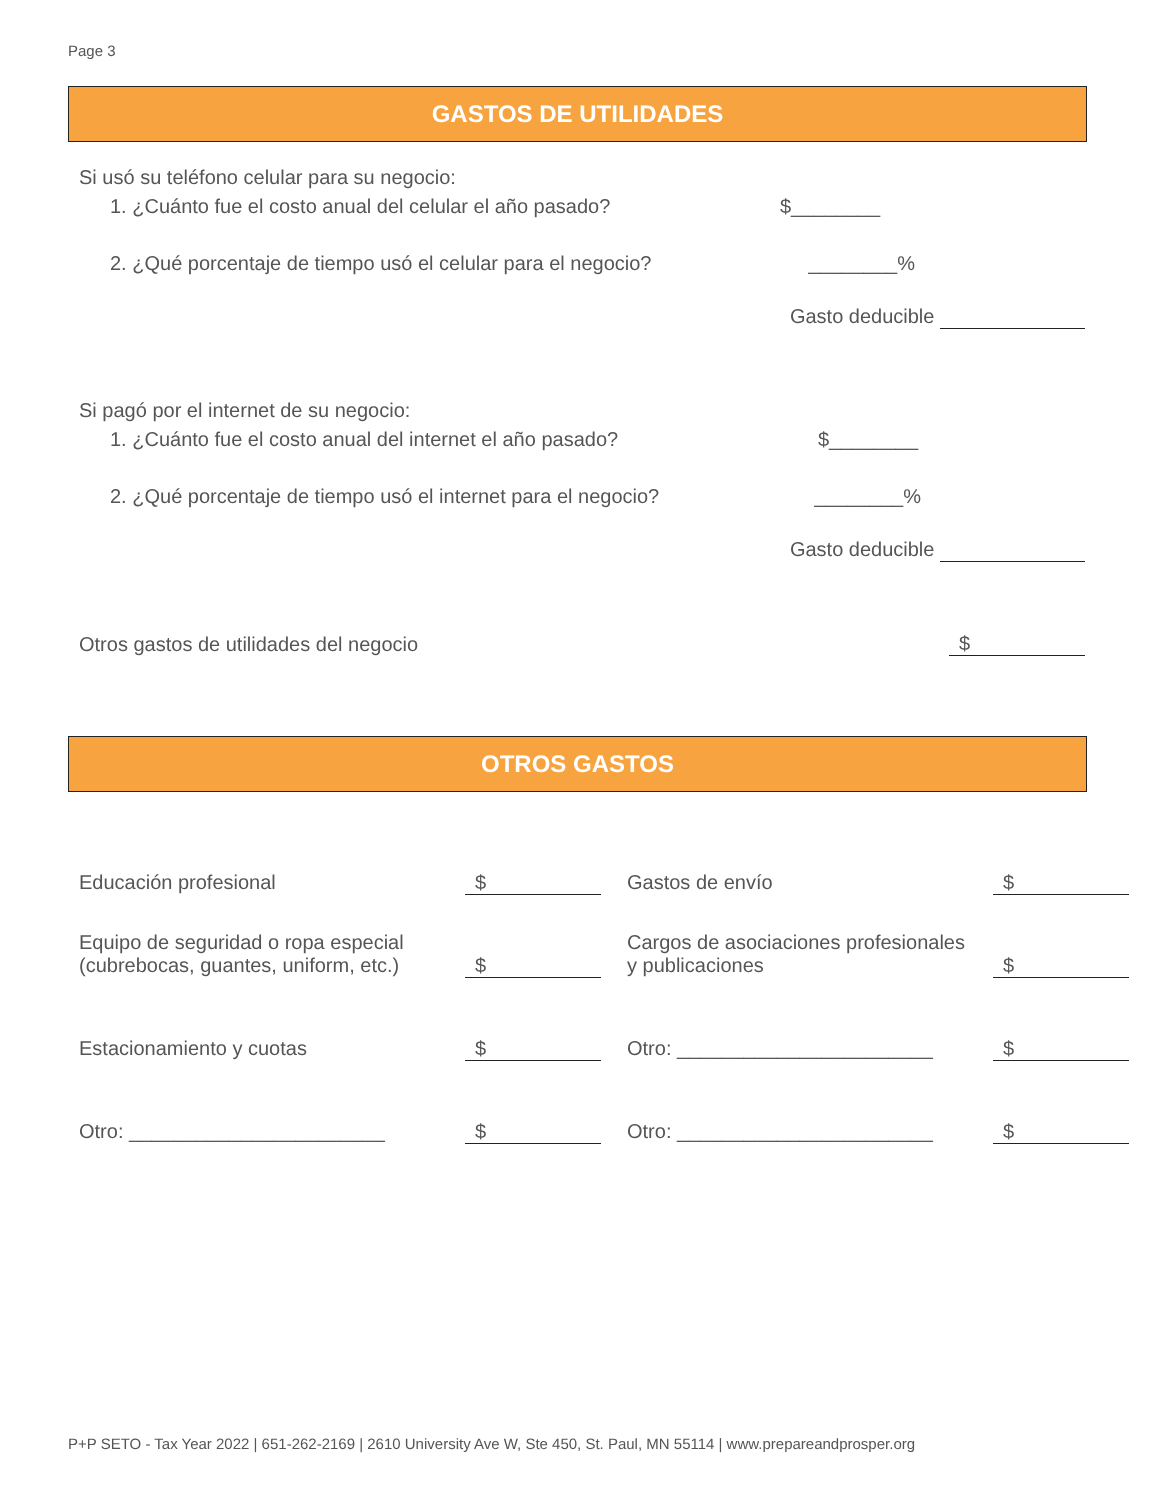Page 3
GASTOS DE UTILIDADES
Si usó su teléfono celular para su negocio:
1. ¿Cuánto fue el costo anual del celular el año pasado? $________
2. ¿Qué porcentaje de tiempo usó el celular para el negocio? ________%
Gasto deducible
Si pagó por el internet de su negocio:
1. ¿Cuánto fue el costo anual del internet el año pasado? $________
2. ¿Qué porcentaje de tiempo usó el internet para el negocio? ________%
Gasto deducible
Otros gastos de utilidades del negocio $
OTROS GASTOS
Educación profesional
$
Gastos de envío
$
Equipo de seguridad o ropa especial (cubrebocas, guantes, uniform, etc.)
$
Cargos de asociaciones profesionales y publicaciones
$
Estacionamiento y cuotas
$
Otro: _______________________
$
Otro: _______________________
$
Otro: _______________________
$
P+P SETO - Tax Year 2022 | 651-262-2169 | 2610 University Ave W, Ste 450, St. Paul, MN 55114 | www.prepareandprosper.org